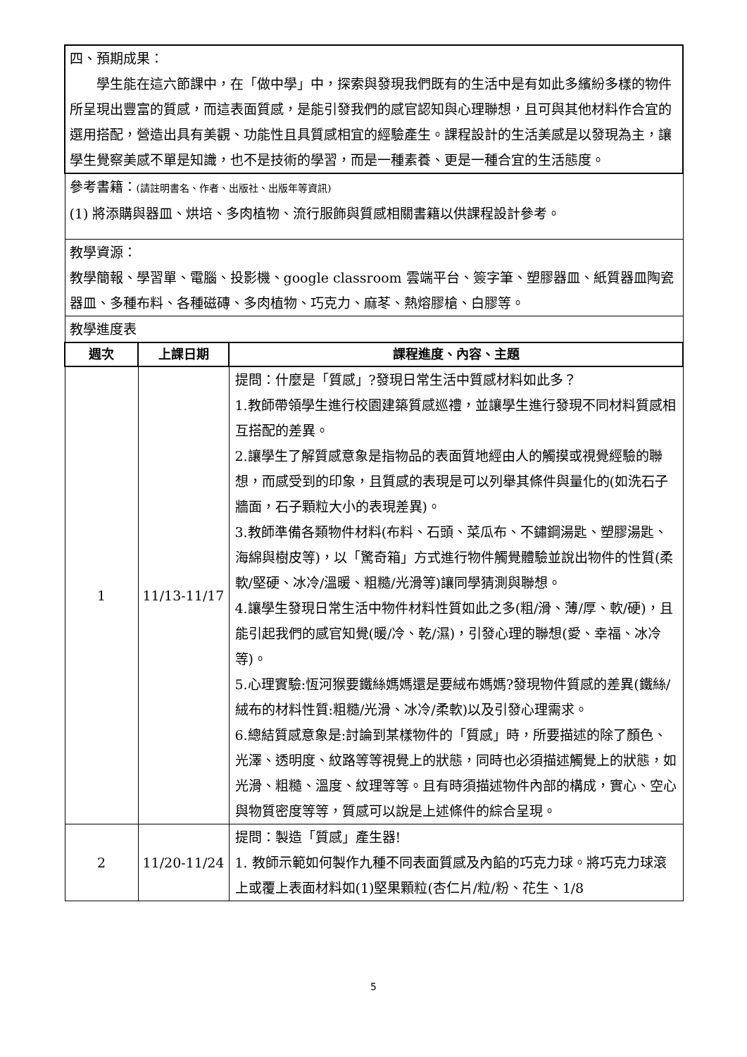| 四、預期成果： 學生能在這六節課中，在「做中學」中，探索與發現我們既有的生活中是有如此多繽紛多樣的物件所呈現出豐富的質感，而這表面質感，是能引發我們的感官認知與心理聯想，且可與其他材料作合宜的選用搭配，營造出具有美觀、功能性且具質感相宜的經驗產生。課程設計的生活美感是以發現為主，讓學生覺察美感不單是知識，也不是技術的學習，而是一種素養、更是一種合宜的生活態度。 | | |
| 參考書籍： (請註明書名、作者、出版社、出版年等資訊) (1) 將添購與器皿、烘培、多肉植物、流行服飾與質感相關書籍以供課程設計參考。 | | |
| 教學資源： 教學簡報、學習單、電腦、投影機、google classroom 雲端平台、簽字筆、塑膠器皿、紙質器皿陶瓷器皿、多種布料、各種磁磚、多肉植物、巧克力、麻苳、熱熔膠槍、白膠等。 | | |
| 教學進度表 | | |
| 週次 | 上課日期 | 課程進度、內容、主題 |
| 1 | 11/13-11/17 | 提問：什麼是「質感」?發現日常生活中質感材料如此多？ 1.教師帶領學生進行校園建築質感巡禮，並讓學生進行發現不同材料質感相互搭配的差異。 2.讓學生了解質感意象是指物品的表面質地經由人的觸摸或視覺經驗的聯想，而感受到的印象，且質感的表現是可以列舉其條件與量化的(如洗石子牆面，石子顆粒大小的表現差異)。 3.教師準備各類物件材料(布料、石頭、菜瓜布、不鏽鋼湯匙、塑膠湯匙、海綿與樹皮等)，以「驚奇箱」方式進行物件觸覺體驗並說出物件的性質(柔軟/堅硬、冰冷/溫暖、粗糙/光滑等)讓同學猜測與聯想。 4.讓學生發現日常生活中物件材料性質如此之多(粗/滑、薄/厚、軟/硬)，且能引起我們的感官知覺(暖/冷、乾/濕)，引發心理的聯想(愛、幸福、冰冷等)。 5.心理實驗:恆河猴要鐵絲媽媽還是要絨布媽媽?發現物件質感的差異(鐵絲/絨布的材料性質:粗糙/光滑、冰冷/柔軟)以及引發心理需求。 6.總結質感意象是:討論到某樣物件的「質感」時，所要描述的除了顏色、光澤、透明度、紋路等等視覺上的狀態，同時也必須描述觸覺上的狀態，如光滑、粗糙、溫度、紋理等等。且有時須描述物件內部的構成，實心、空心與物質密度等等，質感可以說是上述條件的綜合呈現。 |
| 2 | 11/20-11/24 | 提問：製造「質感」產生器! 1. 教師示範如何製作九種不同表面質感及內餡的巧克力球。將巧克力球滾上或覆上表面材料如(1)堅果顆粒(杏仁片/粒/粉、花生、1/8 |
5